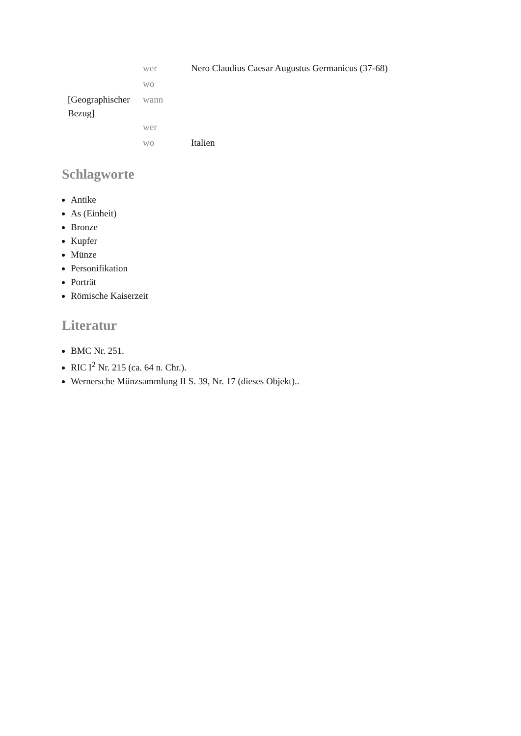| | wer | Nero Claudius Caesar Augustus Germanicus (37-68) |
| | wo | |
| [Geographischer Bezug] | wann | |
| | wer | |
| | wo | Italien |
Schlagworte
Antike
As (Einheit)
Bronze
Kupfer
Münze
Personifikation
Porträt
Römische Kaiserzeit
Literatur
BMC Nr. 251.
RIC I<sup>2</sup> Nr. 215 (ca. 64 n. Chr.).
Wernersche Münzsammlung II S. 39, Nr. 17 (dieses Objekt)..